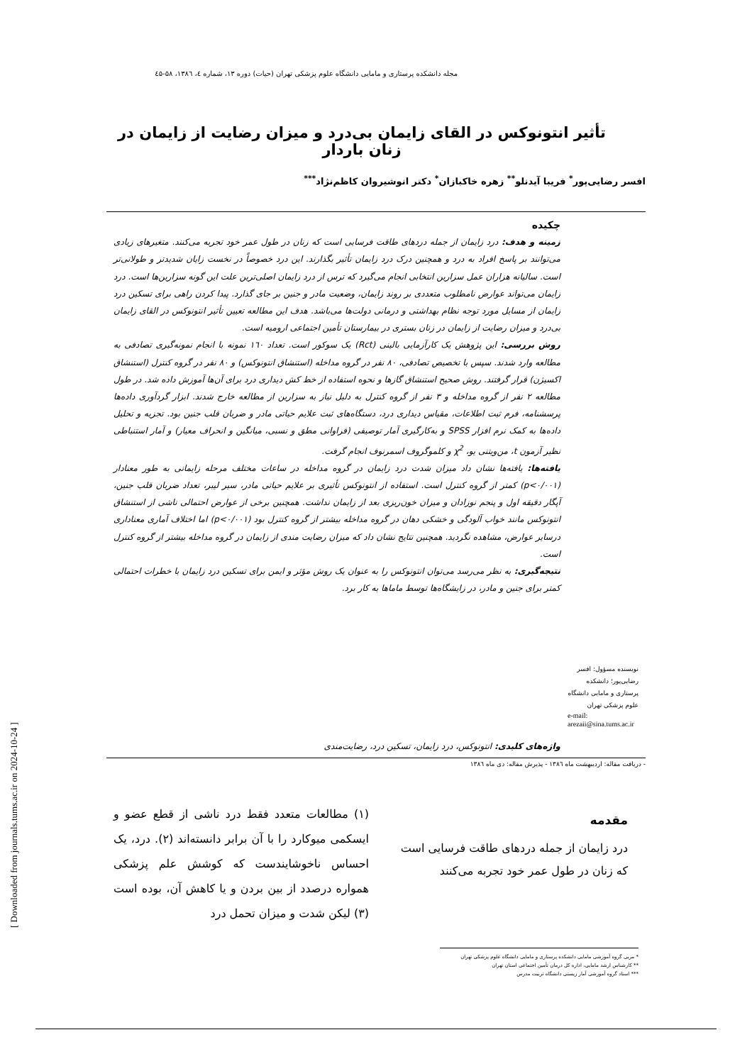مجله دانشکده پرستاری و مامایی دانشگاه علوم پزشکی تهران (حیات) دوره ۱۳، شماره ٤، ۱۳۸٦، ۵۸-٤۵
تأثیر انتونوکس در القای زایمان بی‌درد و میزان رضایت از زایمان در زنان باردار
افسر رضایی‌پور<sup>*</sup> فریبا آیدنلو<sup>**</sup> زهره خاکبازان<sup>*</sup> دکتر انوشیروان کاظم‌نژاد<sup>***</sup>
چکیده
زمینه و هدف: درد زایمان از جمله دردهای طاقت فرسایی است که زنان در طول عمر خود تجربه می‌کنند. متغیرهای زیادی می‌توانند بر پاسخ افراد به درد و همچنین درک درد زایمان تأثیر بگذارند. این درد خصوصاً در نخست زایان شدیدتر و طولانی‌تر است. سالیانه هزاران عمل سزارین انتخابی انجام می‌گیرد که ترس از درد زایمان اصلی‌ترین علت این گونه سزارین‌ها است. درد زایمان می‌تواند عوارض نامطلوب متعددی بر روند زایمان، وضعیت مادر و جنین بر جای گذارد. پیدا کردن راهی برای تسکین درد زایمان از مسایل مورد توجه نظام بهداشتی و درمانی دولت‌ها می‌باشد. هدف این مطالعه تعیین تأثیر انتونوکس در القای زایمان بی‌درد و میزان رضایت از زایمان در زنان بستری در بیمارستان تأمین اجتماعی ارومیه است.
روش بررسی: این پژوهش یک کارآزمایی بالینی (Rct) یک سوکور است. تعداد ۱٦۰ نمونه با انجام نمونه‌گیری تصادفی به مطالعه وارد شدند. سپس با تخصیص تصادفی، ۸۰ نفر در گروه مداخله (استنشاق انتونوکس) و ۸۰ نفر در گروه کنترل (استنشاق اکسیژن) قرار گرفتند. روش صحیح استنشاق گازها و نحوه استفاده از خط کش دیداری درد برای آن‌ها آموزش داده شد. در طول مطالعه ۲ نفر از گروه مداخله و ۳ نفر از گروه کنترل به دلیل نیاز به سزارین از مطالعه خارج شدند. ابزار گردآوری داده‌ها پرسشنامه، فرم ثبت اطلاعات، مقیاس دیداری درد، دستگاه‌های ثبت علایم حیاتی مادر و ضربان قلب جنین بود. تجزیه و تحلیل داده‌ها به کمک نرم افزار SPSS و به‌کارگیری آمار توصیفی (فراوانی مطق و نسبی، میانگین و انحراف معیار) و آمار استنباطی نظیر آزمون t، من‌ویتنی یو، χ<sup>2</sup> و کلموگروف اسمرنوف انجام گرفت.
یافته‌ها: یافته‌ها نشان داد میزان شدت درد زایمان در گروه مداخله در ساعات مختلف مرحله زایمانی به طور معنادار (p<۰/۰۰۱) کمتر از گروه کنترل است. استفاده از انتونوکس تأثیری بر علایم حیاتی مادر، سیر لیبر، تعداد ضربان قلب جنین، آپگار دقیقه اول و پنجم نوزادان و میزان خون‌ریزی بعد از زایمان نداشت. همچنین برخی از عوارض احتمالی ناشی از استنشاق انتونوکس مانند خواب آلودگی و خشکی دهان در گروه مداخله بیشتر از گروه کنترل بود (p<۰/۰۰۱) اما اختلاف آماری معناداری درسایر عوارض، مشاهده نگردید. همچنین نتایج نشان داد که میزان رضایت مندی از زایمان در گروه مداخله بیشتر از گروه کنترل است.
نتیجه‌گیری: به نظر می‌رسد می‌توان انتونوکس را به عنوان یک روش مؤثر و ایمن برای تسکین درد زایمان با خطرات احتمالی کمتر برای جنین و مادر، در زایشگاه‌ها توسط ماماها به کار برد.
نویسنده مسؤول: افسر رضایی‌پور؛ دانشکده پرستاری و مامایی دانشگاه علوم پزشکی تهران
e-mail: arezaii@sina.tums.ac.ir
واژه‌های کلیدی: انتونوکس، درد زایمان، تسکین درد، رضایت‌مندی
- دریافت مقاله: اردیبهشت ماه ۱۳۸٦ - پذیرش مقاله: دی ماه ۱۳۸٦
مقدمه
درد زایمان از جمله دردهای طاقت فرسایی است که زنان در طول عمر خود تجربه می‌کنند
(۱) مطالعات متعدد فقط درد ناشی از قطع عضو و ایسکمی میوکارد را با آن برابر دانسته‌اند (۲). درد، یک احساس ناخوشایندست که کوشش علم پزشکی همواره درصدد از بین بردن و یا کاهش آن، بوده است (۳) لیکن شدت و میزان تحمل درد
* مربی گروه آموزشی مامایی دانشکده پرستاری و مامایی دانشگاه علوم پزشکی تهران
** کارشناس ارشد مامایی، اداره کل درمان تأمین اجتماعی استان تهران
*** استاد گروه آموزشی آمار زیستی دانشگاه تربیت مدرس
[ Downloaded from journals.tums.ac.ir on 2024-10-24 ]